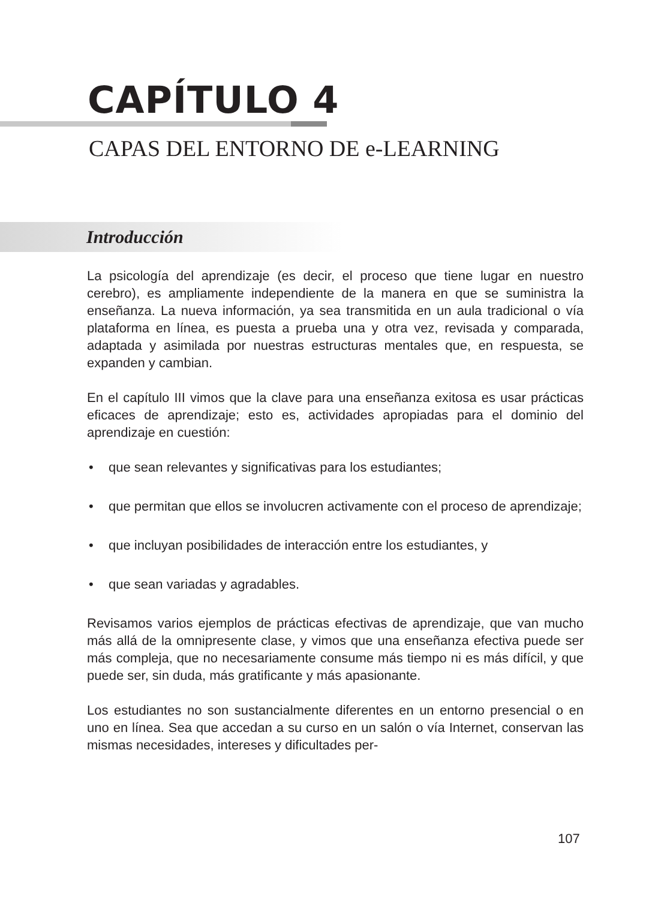CAPÍTULO 4
CAPAS DEL ENTORNO DE e-LEARNING
Introducción
La psicología del aprendizaje (es decir, el proceso que tiene lugar en nuestro cerebro), es ampliamente independiente de la manera en que se suministra la enseñanza. La nueva información, ya sea transmitida en un aula tradicional o vía plataforma en línea, es puesta a prueba una y otra vez, revisada y comparada, adaptada y asimilada por nuestras estructuras mentales que, en respuesta, se expanden y cambian.
En el capítulo III vimos que la clave para una enseñanza exitosa es usar prácticas eficaces de aprendizaje; esto es, actividades apropiadas para el dominio del aprendizaje en cuestión:
• que sean relevantes y significativas para los estudiantes;
• que permitan que ellos se involucren activamente con el proceso de aprendizaje;
• que incluyan posibilidades de interacción entre los estudiantes, y
• que sean variadas y agradables.
Revisamos varios ejemplos de prácticas efectivas de aprendizaje, que van mucho más allá de la omnipresente clase, y vimos que una enseñanza efectiva puede ser más compleja, que no necesariamente consume más tiempo ni es más difícil, y que puede ser, sin duda, más gratificante y más apasionante.
Los estudiantes no son sustancialmente diferentes en un entorno presencial o en uno en línea. Sea que accedan a su curso en un salón o vía Internet, conservan las mismas necesidades, intereses y dificultades per-
107